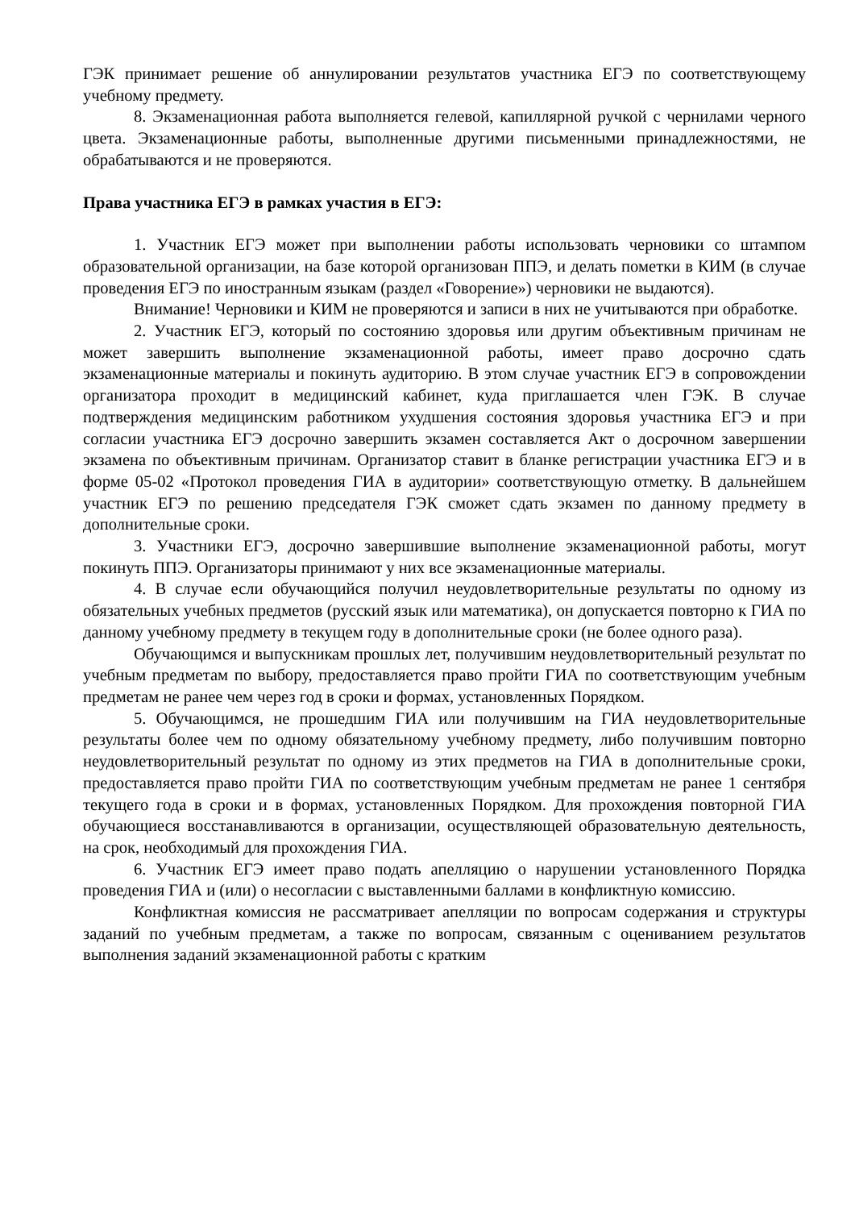ГЭК принимает решение об аннулировании результатов участника ЕГЭ по соответствующему учебному предмету.
8. Экзаменационная работа выполняется гелевой, капиллярной ручкой с чернилами черного цвета. Экзаменационные работы, выполненные другими письменными принадлежностями, не обрабатываются и не проверяются.
Права участника ЕГЭ в рамках участия в ЕГЭ:
1. Участник ЕГЭ может при выполнении работы использовать черновики со штампом образовательной организации, на базе которой организован ППЭ, и делать пометки в КИМ (в случае проведения ЕГЭ по иностранным языкам (раздел «Говорение») черновики не выдаются).
Внимание! Черновики и КИМ не проверяются и записи в них не учитываются при обработке.
2. Участник ЕГЭ, который по состоянию здоровья или другим объективным причинам не может завершить выполнение экзаменационной работы, имеет право досрочно сдать экзаменационные материалы и покинуть аудиторию. В этом случае участник ЕГЭ в сопровождении организатора проходит в медицинский кабинет, куда приглашается член ГЭК. В случае подтверждения медицинским работником ухудшения состояния здоровья участника ЕГЭ и при согласии участника ЕГЭ досрочно завершить экзамен составляется Акт о досрочном завершении экзамена по объективным причинам. Организатор ставит в бланке регистрации участника ЕГЭ и в форме 05-02 «Протокол проведения ГИА в аудитории» соответствующую отметку. В дальнейшем участник ЕГЭ по решению председателя ГЭК сможет сдать экзамен по данному предмету в дополнительные сроки.
3. Участники ЕГЭ, досрочно завершившие выполнение экзаменационной работы, могут покинуть ППЭ. Организаторы принимают у них все экзаменационные материалы.
4. В случае если обучающийся получил неудовлетворительные результаты по одному из обязательных учебных предметов (русский язык или математика), он допускается повторно к ГИА по данному учебному предмету в текущем году в дополнительные сроки (не более одного раза).
Обучающимся и выпускникам прошлых лет, получившим неудовлетворительный результат по учебным предметам по выбору, предоставляется право пройти ГИА по соответствующим учебным предметам не ранее чем через год в сроки и формах, установленных Порядком.
5. Обучающимся, не прошедшим ГИА или получившим на ГИА неудовлетворительные результаты более чем по одному обязательному учебному предмету, либо получившим повторно неудовлетворительный результат по одному из этих предметов на ГИА в дополнительные сроки, предоставляется право пройти ГИА по соответствующим учебным предметам не ранее 1 сентября текущего года в сроки и в формах, установленных Порядком. Для прохождения повторной ГИА обучающиеся восстанавливаются в организации, осуществляющей образовательную деятельность, на срок, необходимый для прохождения ГИА.
6. Участник ЕГЭ имеет право подать апелляцию о нарушении установленного Порядка проведения ГИА и (или) о несогласии с выставленными баллами в конфликтную комиссию.
Конфликтная комиссия не рассматривает апелляции по вопросам содержания и структуры заданий по учебным предметам, а также по вопросам, связанным с оцениванием результатов выполнения заданий экзаменационной работы с кратким